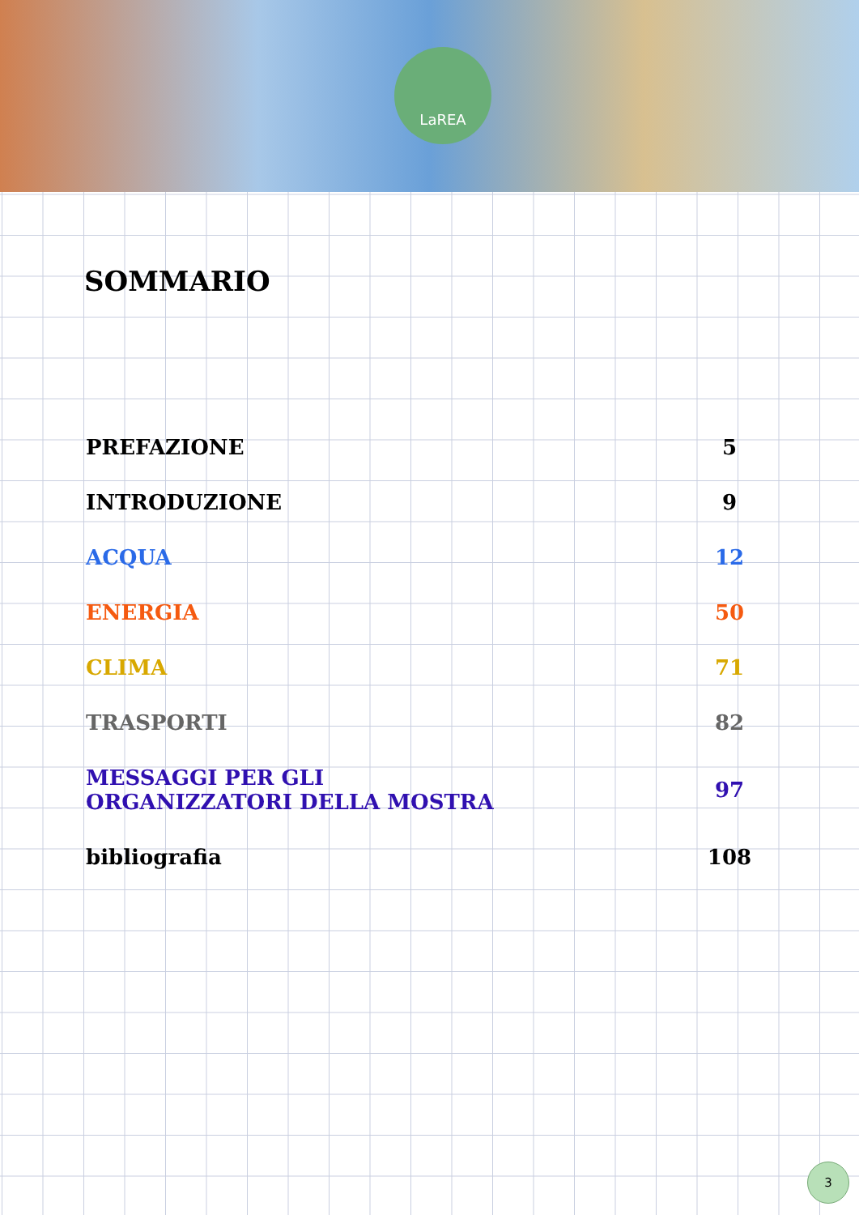LaREA
SOMMARIO
PREFAZIONE 5
INTRODUZIONE 9
ACQUA 12
ENERGIA 50
CLIMA 71
TRASPORTI 82
MESSAGGI PER GLI
ORGANIZZATORI DELLA MOSTRA 97
bibliografia 108
3